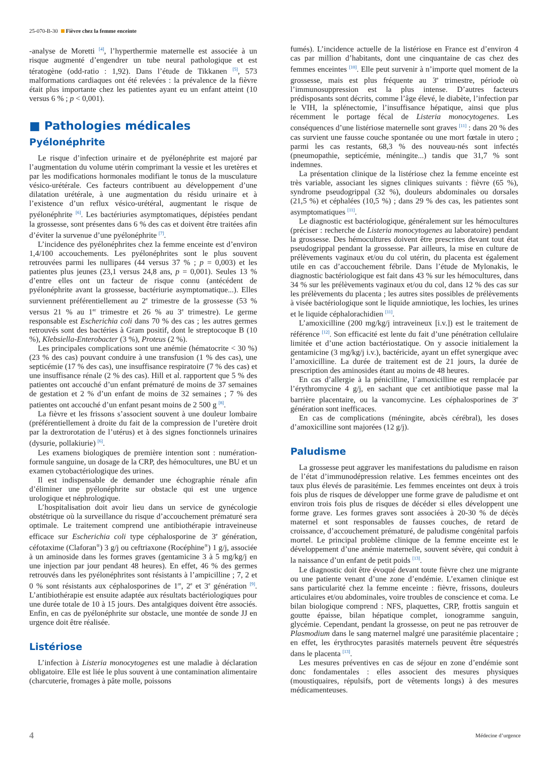25-070-B-30 Fièvre chez la femme enceinte
-analyse de Moretti <sup>[4]</sup>, l’hyperthermie maternelle est associée à un risque augmenté d’engendrer un tube neural pathologique et est tératogène (odd-ratio : 1,92). Dans l’étude de Tikkanen <sup>[5]</sup>, 573 malformations cardiaques ont été relevées : la prévalence de la fièvre était plus importante chez les patientes ayant eu un enfant atteint (10 versus 6 % ; p < 0,001).
■ Pathologies médicales
Pyélonéphrite
Le risque d’infection urinaire et de pyélonéphrite est majoré par l’augmentation du volume utérin comprimant la vessie et les uretères et par les modifications hormonales modifiant le tonus de la musculature vésico-urétérale. Ces facteurs contribuent au développement d’une dilatation urétérale, à une augmentation du résidu urinaire et à l’existence d’un reflux vésico-urétéral, augmentant le risque de pyélonéphrite <sup>[6]</sup>. Les bactériuries asymptomatiques, dépistées pendant la grossesse, sont présentes dans 6 % des cas et doivent être traitées afin d’éviter la survenue d’une pyélonéphrite <sup>[7]</sup>.
L’incidence des pyélonéphrites chez la femme enceinte est d’environ 1,4/100 accouchements. Les pyélonéphrites sont le plus souvent retrouvées parmi les nullipares (44 versus 37 % ; p = 0,003) et les patientes plus jeunes (23,1 versus 24,8 ans, p = 0,001). Seules 13 % d’entre elles ont un facteur de risque connu (antécédent de pyélonéphrite avant la grossesse, bactériurie asymptomatique...). Elles surviennent préférentiellement au 2<sup>e</sup> trimestre de la grossesse (53 % versus 21 % au 1<sup>er</sup> trimestre et 26 % au 3<sup>e</sup> trimestre). Le germe responsable est Escherichia coli dans 70 % des cas ; les autres germes retrouvés sont des bactéries à Gram positif, dont le streptocoque B (10 %), Klebsiella-Enterobacter (3 %), Proteus (2 %).
Les principales complications sont une anémie (hématocrite < 30 %) (23 % des cas) pouvant conduire à une transfusion (1 % des cas), une septicémie (17 % des cas), une insuffisance respiratoire (7 % des cas) et une insuffisance rénale (2 % des cas). Hill et al. rapportent que 5 % des patientes ont accouché d’un enfant prématuré de moins de 37 semaines de gestation et 2 % d’un enfant de moins de 32 semaines ; 7 % des patientes ont accouché d’un enfant pesant moins de 2 500 g <sup>[8]</sup>.
La fièvre et les frissons s’associent souvent à une douleur lombaire (préférentiellement à droite du fait de la compression de l’uretère droit par la dextrorotation de l’utérus) et à des signes fonctionnels urinaires (dysurie, pollakiurie) <sup>[6]</sup>.
Les examens biologiques de première intention sont : numération-formule sanguine, un dosage de la CRP, des hémocultures, une BU et un examen cytobactériologique des urines.
Il est indispensable de demander une échographie rénale afin d’éliminer une pyélonéphrite sur obstacle qui est une urgence urologique et néphrologique.
L’hospitalisation doit avoir lieu dans un service de gynécologie obstétrique où la surveillance du risque d’accouchement prématuré sera optimale. Le traitement comprend une antibiothérapie intraveineuse efficace sur Escherichia coli type céphalosporine de 3<sup>e</sup> génération, céfotaxime (Claforan<sup>®</sup>) 3 g/j ou ceftriaxone (Rocéphine<sup>®</sup>) 1 g/j, associée à un aminoside dans les formes graves (gentamicine 3 à 5 mg/kg/j en une injection par jour pendant 48 heures). En effet, 46 % des germes retrouvés dans les pyélonéphrites sont résistants à l’ampicilline ; 7, 2 et 0 % sont résistants aux céphalosporines de 1<sup>re</sup>, 2<sup>e</sup> et 3<sup>e</sup> génération <sup>[9]</sup>. L’antibiothérapie est ensuite adaptée aux résultats bactériologiques pour une durée totale de 10 à 15 jours. Des antalgiques doivent être associés. Enfin, en cas de pyélonéphrite sur obstacle, une montée de sonde JJ en urgence doit être réalisée.
Listériose
L’infection à Listeria monocytogenes est une maladie à déclaration obligatoire. Elle est liée le plus souvent à une contamination alimentaire (charcuterie, fromages à pâte molle, poissons
fumés). L’incidence actuelle de la listériose en France est d’environ 4 cas par million d’habitants, dont une cinquantaine de cas chez des femmes enceintes <sup>[10]</sup>. Elle peut survenir à n’importe quel moment de la grossesse, mais est plus fréquente au 3<sup>e</sup> trimestre, période où l’immunosuppression est la plus intense. D’autres facteurs prédisposants sont décrits, comme l’âge élevé, le diabète, l’infection par le VIH, la splénectomie, l’insuffisance hépatique, ainsi que plus récemment le portage fécal de Listeria monocytogenes. Les conséquences d’une listériose maternelle sont graves <sup>[11]</sup> : dans 20 % des cas survient une fausse couche spontanée ou une mort fœtale in utero ; parmi les cas restants, 68,3 % des nouveau-nés sont infectés (pneumopathie, septicémie, méningite...) tandis que 31,7 % sont indemnes.
La présentation clinique de la listériose chez la femme enceinte est très variable, associant les signes cliniques suivants : fièvre (65 %), syndrome pseudogrippal (32 %), douleurs abdominales ou dorsales (21,5 %) et céphalées (10,5 %) ; dans 29 % des cas, les patientes sont asymptomatiques <sup>[11]</sup>.
Le diagnostic est bactériologique, généralement sur les hémocultures (préciser : recherche de Listeria monocytogenes au laboratoire) pendant la grossesse. Des hémocultures doivent être prescrites devant tout état pseudogrippal pendant la grossesse. Par ailleurs, la mise en culture de prélèvements vaginaux et/ou du col utérin, du placenta est également utile en cas d’accouchement fébrile. Dans l’étude de Mylonakis, le diagnostic bactériologique est fait dans 43 % sur les hémocultures, dans 34 % sur les prélèvements vaginaux et/ou du col, dans 12 % des cas sur les prélèvements du placenta ; les autres sites possibles de prélèvements à visée bactériologique sont le liquide amniotique, les lochies, les urines et le liquide céphalorachidien <sup>[11]</sup>.
L’amoxicilline (200 mg/kg/j intraveineux [i.v.]) est le traitement de référence <sup>[12]</sup>. Son efficacité est lente du fait d’une pénétration cellulaire limitée et d’une action bactériostatique. On y associe initialement la gentamicine (3 mg/kg/j i.v.), bactéricide, ayant un effet synergique avec l’amoxicilline. La durée de traitement est de 21 jours, la durée de prescription des aminosides étant au moins de 48 heures.
En cas d’allergie à la pénicilline, l’amoxicilline est remplacée par l’érythromycine 4 g/j, en sachant que cet antibiotique passe mal la barrière placentaire, ou la vancomycine. Les céphalosporines de 3<sup>e</sup> génération sont inefficaces.
En cas de complications (méningite, abcès cérébral), les doses d’amoxicilline sont majorées (12 g/j).
Paludisme
La grossesse peut aggraver les manifestations du paludisme en raison de l’état d’immunodépression relative. Les femmes enceintes ont des taux plus élevés de parasitémie. Les femmes enceintes ont deux à trois fois plus de risques de développer une forme grave de paludisme et ont environ trois fois plus de risques de décéder si elles développent une forme grave. Les formes graves sont associées à 20-30 % de décès maternel et sont responsables de fausses couches, de retard de croissance, d’accouchement prématuré, de paludisme congénital parfois mortel. Le principal problème clinique de la femme enceinte est le développement d’une anémie maternelle, souvent sévère, qui conduit à la naissance d’un enfant de petit poids <sup>[13]</sup>.
Le diagnostic doit être évoqué devant toute fièvre chez une migrante ou une patiente venant d’une zone d’endémie. L’examen clinique est sans particularité chez la femme enceinte : fièvre, frissons, douleurs articulaires et/ou abdominales, voire troubles de conscience et coma. Le bilan biologique comprend : NFS, plaquettes, CRP, frottis sanguin et goutte épaisse, bilan hépatique complet, ionogramme sanguin, glycémie. Cependant, pendant la grossesse, on peut ne pas retrouver de Plasmodium dans le sang maternel malgré une parasitémie placentaire ; en effet, les érythrocytes parasités maternels peuvent être séquestrés dans le placenta <sup>[13]</sup>.
Les mesures préventives en cas de séjour en zone d’endémie sont donc fondamentales : elles associent des mesures physiques (moustiquaires, répulsifs, port de vêtements longs) à des mesures médicamenteuses.
4 Médecine d’urgence